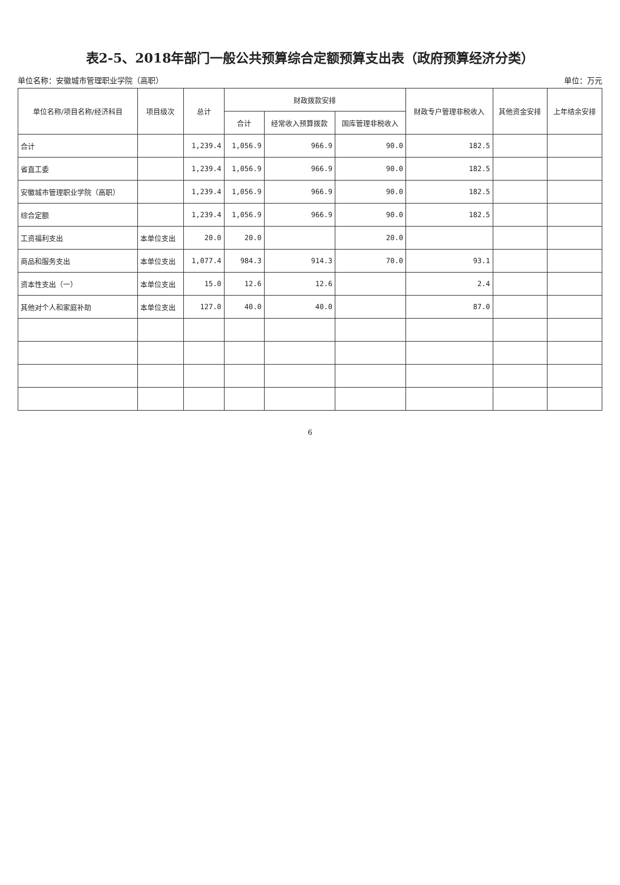表2-5、2018年部门一般公共预算综合定额预算支出表（政府预算经济分类）
单位名称：安徽城市管理职业学院（高职） 单位：万元
| 单位名称/项目名称/经济科目 | 项目级次 | 总计 | 财政拨款安排 | | | 财政专户管理非税收入 | 其他资金安排 | 上年结余安排 |
| --- | --- | --- | --- | --- | --- | --- | --- | --- |
| | | | 合计 | 经常收入预算拨款 | 国库管理非税收入 | | | |
| 合计 | | 1,239.4 | 1,056.9 | 966.9 | 90.0 | 182.5 | | |
| 省直工委 | | 1,239.4 | 1,056.9 | 966.9 | 90.0 | 182.5 | | |
| 安徽城市管理职业学院（高职） | | 1,239.4 | 1,056.9 | 966.9 | 90.0 | 182.5 | | |
| 综合定额 | | 1,239.4 | 1,056.9 | 966.9 | 90.0 | 182.5 | | |
| 工资福利支出 | 本单位支出 | 20.0 | 20.0 | | 20.0 | | | |
| 商品和服务支出 | 本单位支出 | 1,077.4 | 984.3 | 914.3 | 70.0 | 93.1 | | |
| 资本性支出（一） | 本单位支出 | 15.0 | 12.6 | 12.6 | | 2.4 | | |
| 其他对个人和家庭补助 | 本单位支出 | 127.0 | 40.0 | 40.0 | | 87.0 | | |
6